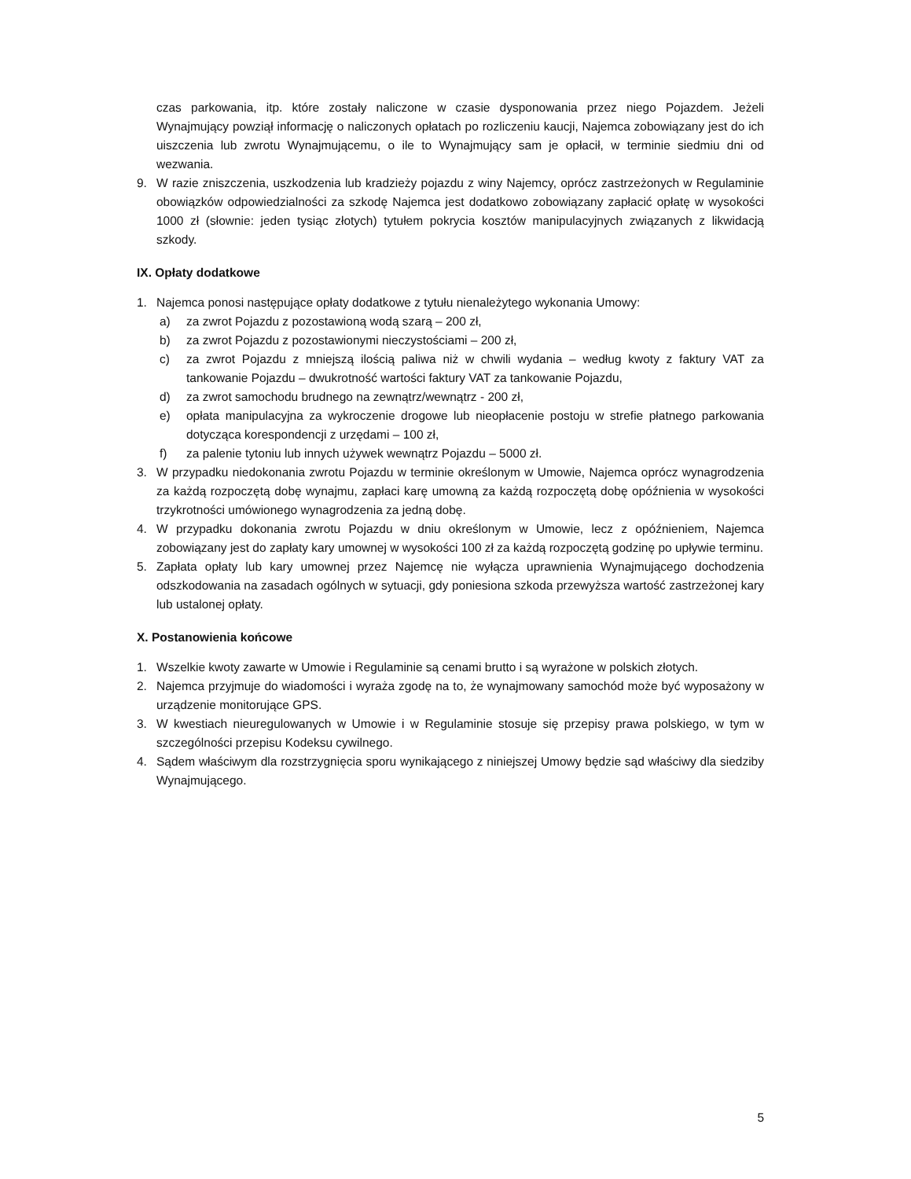czas parkowania, itp. które zostały naliczone w czasie dysponowania przez niego Pojazdem. Jeżeli Wynajmujący powziął informację o naliczonych opłatach po rozliczeniu kaucji, Najemca zobowiązany jest do ich uiszczenia lub zwrotu Wynajmującemu, o ile to Wynajmujący sam je opłacił, w terminie siedmiu dni od wezwania.
9. W razie zniszczenia, uszkodzenia lub kradzieży pojazdu z winy Najemcy, oprócz zastrzeżonych w Regulaminie obowiązków odpowiedzialności za szkodę Najemca jest dodatkowo zobowiązany zapłacić opłatę w wysokości 1000 zł (słownie: jeden tysiąc złotych) tytułem pokrycia kosztów manipulacyjnych związanych z likwidacją szkody.
IX. Opłaty dodatkowe
1. Najemca ponosi następujące opłaty dodatkowe z tytułu nienależytego wykonania Umowy:
a) za zwrot Pojazdu z pozostawioną wodą szarą – 200 zł,
b) za zwrot Pojazdu z pozostawionymi nieczystościami – 200 zł,
c) za zwrot Pojazdu z mniejszą ilością paliwa niż w chwili wydania – według kwoty z faktury VAT za tankowanie Pojazdu – dwukrotność wartości faktury VAT za tankowanie Pojazdu,
d) za zwrot samochodu brudnego na zewnątrz/wewnątrz - 200 zł,
e) opłata manipulacyjna za wykroczenie drogowe lub nieopłacenie postoju w strefie płatnego parkowania dotycząca korespondencji z urzędami – 100 zł,
f) za palenie tytoniu lub innych używek wewnątrz Pojazdu – 5000 zł.
3. W przypadku niedokonania zwrotu Pojazdu w terminie określonym w Umowie, Najemca oprócz wynagrodzenia za każdą rozpoczętą dobę wynajmu, zapłaci karę umowną za każdą rozpoczętą dobę opóźnienia w wysokości trzykrotności umówionego wynagrodzenia za jedną dobę.
4. W przypadku dokonania zwrotu Pojazdu w dniu określonym w Umowie, lecz z opóźnieniem, Najemca zobowiązany jest do zapłaty kary umownej w wysokości 100 zł za każdą rozpoczętą godzinę po upływie terminu.
5. Zapłata opłaty lub kary umownej przez Najemcę nie wyłącza uprawnienia Wynajmującego dochodzenia odszkodowania na zasadach ogólnych w sytuacji, gdy poniesiona szkoda przewyższa wartość zastrzeżonej kary lub ustalonej opłaty.
X. Postanowienia końcowe
1. Wszelkie kwoty zawarte w Umowie i Regulaminie są cenami brutto i są wyrażone w polskich złotych.
2. Najemca przyjmuje do wiadomości i wyraża zgodę na to, że wynajmowany samochód może być wyposażony w urządzenie monitorujące GPS.
3. W kwestiach nieuregulowanych w Umowie i w Regulaminie stosuje się przepisy prawa polskiego, w tym w szczególności przepisu Kodeksu cywilnego.
4. Sądem właściwym dla rozstrzygnięcia sporu wynikającego z niniejszej Umowy będzie sąd właściwy dla siedziby Wynajmującego.
5